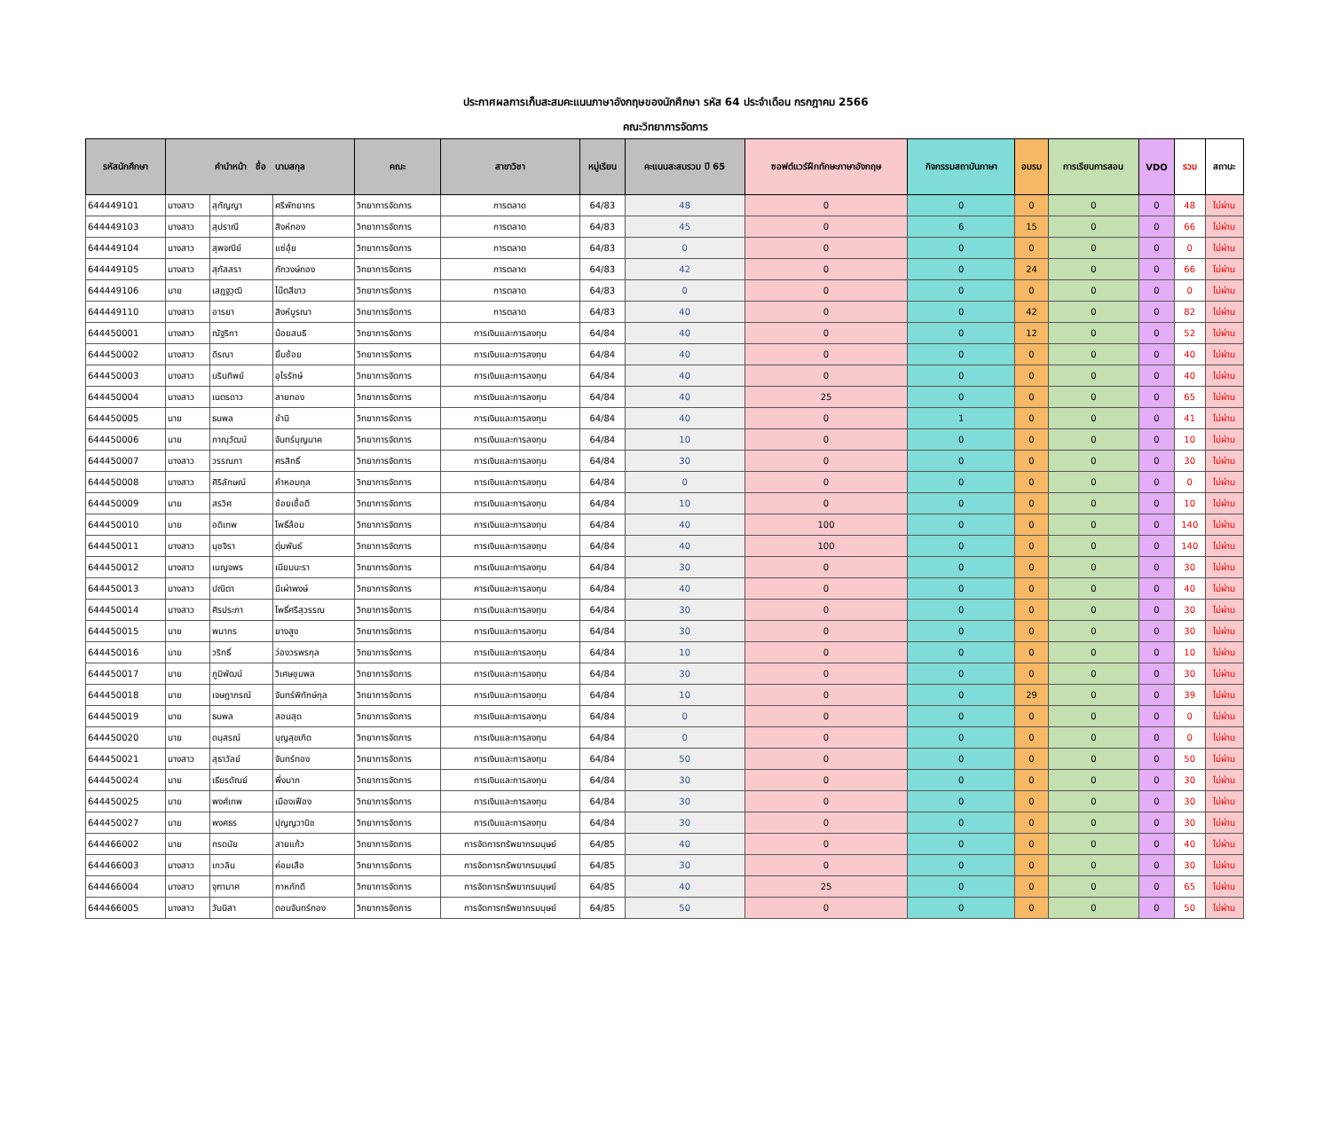ประกาศผลการเก็บสะสมคะแนนภาษาอังกฤษของนักศึกษา รหัส 64 ประจำเดือน กรกฎาคม 2566
คณะวิทยาการจัดการ
| รหัสนักศึกษา | คำนำหน้า ชื่อ นามสกุล | | | คณะ | สาขาวิชา | หมู่เรียน | คะแนนสะสมรวม ปี 65 | ซอฟต์แวร์ฝึกทักษะภาษาอังกฤษ | กิจกรรมสถาบันภาษา | อบรม | การเรียนการสอน | VDO | รวม | สถานะ |
| --- | --- | --- | --- | --- | --- | --- | --- | --- | --- | --- | --- | --- | --- | --- |
| 644449101 | นางสาว | สุกัญญา | ศรีพัทยากร | วิทยาการจัดการ | การตลาด | 64/83 | 48 | 0 | 0 | 0 | 0 | 0 | 48 | ไม่ผ่าน |
| 644449103 | นางสาว | สุปราณี | สิงห์ทอง | วิทยาการจัดการ | การตลาด | 64/83 | 45 | 0 | 6 | 15 | 0 | 0 | 66 | ไม่ผ่าน |
| 644449104 | นางสาว | สุพจณีย์ | แซ่อุ้ย | วิทยาการจัดการ | การตลาด | 64/83 | 0 | 0 | 0 | 0 | 0 | 0 | 0 | ไม่ผ่าน |
| 644449105 | นางสาว | สุภัสสรา | ภักวงษ์ทอง | วิทยาการจัดการ | การตลาด | 64/83 | 42 | 0 | 0 | 24 | 0 | 0 | 66 | ไม่ผ่าน |
| 644449106 | นาย | เสฏฐวุฒิ | โน๊ตสีขาว | วิทยาการจัดการ | การตลาด | 64/83 | 0 | 0 | 0 | 0 | 0 | 0 | 0 | ไม่ผ่าน |
| 644449110 | นางสาว | อารยา | สิงห์บูรณา | วิทยาการจัดการ | การตลาด | 64/83 | 40 | 0 | 0 | 42 | 0 | 0 | 82 | ไม่ผ่าน |
| 644450001 | นางสาว | ณัฐริกา | น้อยสนธิ | วิทยาการจัดการ | การเงินและการลงทุน | 64/84 | 40 | 0 | 0 | 12 | 0 | 0 | 52 | ไม่ผ่าน |
| 644450002 | นางสาว | ดีรณา | ยิ้มช้อย | วิทยาการจัดการ | การเงินและการลงทุน | 64/84 | 40 | 0 | 0 | 0 | 0 | 0 | 40 | ไม่ผ่าน |
| 644450003 | นางสาว | นรินทิพย์ | อุไรรักษ์ | วิทยาการจัดการ | การเงินและการลงทุน | 64/84 | 40 | 0 | 0 | 0 | 0 | 0 | 40 | ไม่ผ่าน |
| 644450004 | นางสาว | เนตรดาว | สายทอง | วิทยาการจัดการ | การเงินและการลงทุน | 64/84 | 40 | 25 | 0 | 0 | 0 | 0 | 65 | ไม่ผ่าน |
| 644450005 | นาย | ธนพล | ชำนิ | วิทยาการจัดการ | การเงินและการลงทุน | 64/84 | 40 | 0 | 1 | 0 | 0 | 0 | 41 | ไม่ผ่าน |
| 644450006 | นาย | ภาณุวัฒน์ | จันทร์บุญนาค | วิทยาการจัดการ | การเงินและการลงทุน | 64/84 | 10 | 0 | 0 | 0 | 0 | 0 | 10 | ไม่ผ่าน |
| 644450007 | นางสาว | วรรณภา | ศรสิทธิ์ | วิทยาการจัดการ | การเงินและการลงทุน | 64/84 | 30 | 0 | 0 | 0 | 0 | 0 | 30 | ไม่ผ่าน |
| 644450008 | นางสาว | ศิริลักษณ์ | คำหอมกุล | วิทยาการจัดการ | การเงินและการลงทุน | 64/84 | 0 | 0 | 0 | 0 | 0 | 0 | 0 | ไม่ผ่าน |
| 644450009 | นาย | สรวิศ | ช้อยเชื้อดี | วิทยาการจัดการ | การเงินและการลงทุน | 64/84 | 10 | 0 | 0 | 0 | 0 | 0 | 10 | ไม่ผ่าน |
| 644450010 | นาย | อดิเทพ | โพธิ์ล้อม | วิทยาการจัดการ | การเงินและการลงทุน | 64/84 | 40 | 100 | 0 | 0 | 0 | 0 | 140 | ไม่ผ่าน |
| 644450011 | นางสาว | นุชจิรา | ตุ่มพันธ์ | วิทยาการจัดการ | การเงินและการลงทุน | 64/84 | 40 | 100 | 0 | 0 | 0 | 0 | 140 | ไม่ผ่าน |
| 644450012 | นางสาว | เบญจพร | เนียมนะรา | วิทยาการจัดการ | การเงินและการลงทุน | 64/84 | 30 | 0 | 0 | 0 | 0 | 0 | 30 | ไม่ผ่าน |
| 644450013 | นางสาว | ปณิตา | มีเผ่าพงษ์ | วิทยาการจัดการ | การเงินและการลงทุน | 64/84 | 40 | 0 | 0 | 0 | 0 | 0 | 40 | ไม่ผ่าน |
| 644450014 | นางสาว | ศิรประภา | โพธิ์ศรีสุวรรณ | วิทยาการจัดการ | การเงินและการลงทุน | 64/84 | 30 | 0 | 0 | 0 | 0 | 0 | 30 | ไม่ผ่าน |
| 644450015 | นาย | พนากร | ยางสูง | วิทยาการจัดการ | การเงินและการลงทุน | 64/84 | 30 | 0 | 0 | 0 | 0 | 0 | 30 | ไม่ผ่าน |
| 644450016 | นาย | วริทธิ์ | ว่องวรพรกุล | วิทยาการจัดการ | การเงินและการลงทุน | 64/84 | 10 | 0 | 0 | 0 | 0 | 0 | 10 | ไม่ผ่าน |
| 644450017 | นาย | ภูมิพัฒน์ | วิเศษชุมพล | วิทยาการจัดการ | การเงินและการลงทุน | 64/84 | 30 | 0 | 0 | 0 | 0 | 0 | 30 | ไม่ผ่าน |
| 644450018 | นาย | เจษฎาภรณ์ | จันทร์พิทักษ์กุล | วิทยาการจัดการ | การเงินและการลงทุน | 64/84 | 10 | 0 | 0 | 29 | 0 | 0 | 39 | ไม่ผ่าน |
| 644450019 | นาย | ธนพล | สอนสุด | วิทยาการจัดการ | การเงินและการลงทุน | 64/84 | 0 | 0 | 0 | 0 | 0 | 0 | 0 | ไม่ผ่าน |
| 644450020 | นาย | ดนุสรณ์ | บุญสุขเกิด | วิทยาการจัดการ | การเงินและการลงทุน | 64/84 | 0 | 0 | 0 | 0 | 0 | 0 | 0 | ไม่ผ่าน |
| 644450021 | นางสาว | สุธาวัลย์ | จันทร์ทอง | วิทยาการจัดการ | การเงินและการลงทุน | 64/84 | 50 | 0 | 0 | 0 | 0 | 0 | 50 | ไม่ผ่าน |
| 644450024 | นาย | เธียรดัณย์ | พึ่งมาก | วิทยาการจัดการ | การเงินและการลงทุน | 64/84 | 30 | 0 | 0 | 0 | 0 | 0 | 30 | ไม่ผ่าน |
| 644450025 | นาย | พงศ์เทพ | เมืองเฟือง | วิทยาการจัดการ | การเงินและการลงทุน | 64/84 | 30 | 0 | 0 | 0 | 0 | 0 | 30 | ไม่ผ่าน |
| 644450027 | นาย | พงศธร | ปุญญวานิช | วิทยาการจัดการ | การเงินและการลงทุน | 64/84 | 30 | 0 | 0 | 0 | 0 | 0 | 30 | ไม่ผ่าน |
| 644466002 | นาย | กรดนัย | สายแก้ว | วิทยาการจัดการ | การจัดการทรัพยากรมนุษย์ | 64/85 | 40 | 0 | 0 | 0 | 0 | 0 | 40 | ไม่ผ่าน |
| 644466003 | นางสาว | เกวลิน | ค่อมเสือ | วิทยาการจัดการ | การจัดการทรัพยากรมนุษย์ | 64/85 | 30 | 0 | 0 | 0 | 0 | 0 | 30 | ไม่ผ่าน |
| 644466004 | นางสาว | จุฑามาศ | กาหภักดี | วิทยาการจัดการ | การจัดการทรัพยากรมนุษย์ | 64/85 | 40 | 25 | 0 | 0 | 0 | 0 | 65 | ไม่ผ่าน |
| 644466005 | นางสาว | วันนิสา | ดอนจันทร์ทอง | วิทยาการจัดการ | การจัดการทรัพยากรมนุษย์ | 64/85 | 50 | 0 | 0 | 0 | 0 | 0 | 50 | ไม่ผ่าน |